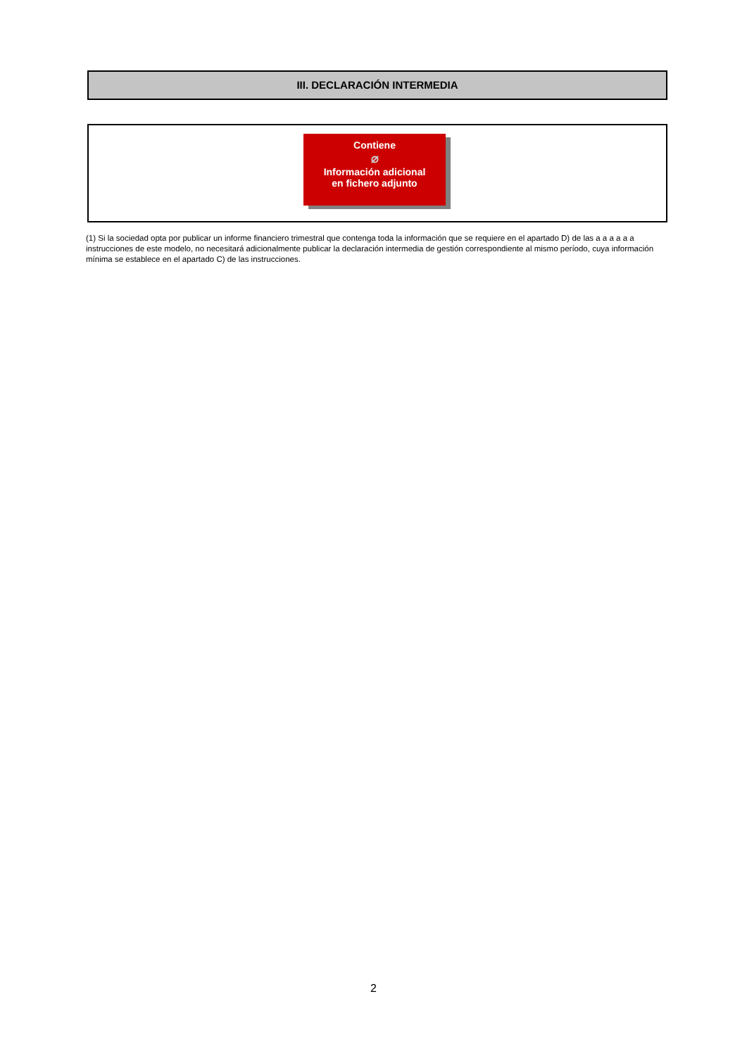III. DECLARACIÓN INTERMEDIA
Contiene
⌀
Información adicional
en fichero adjunto
(1) Si la sociedad opta por publicar un informe financiero trimestral que contenga toda la información que se requiere en el apartado D) de las a a a a a a instrucciones de este modelo, no necesitará adicionalmente publicar la declaración intermedia de gestión correspondiente al mismo período, cuya información mínima se establece en el apartado C) de las instrucciones.
2